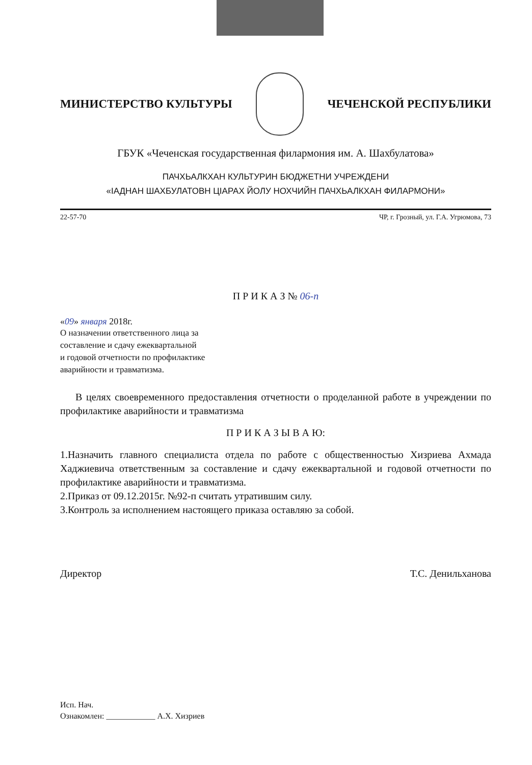МИНИСТЕРСТВО КУЛЬТУРЫ ЧЕЧЕНСКОЙ РЕСПУБЛИКИ
ГБУК «Чеченская государственная филармония им. А. Шахбулатова»
ПАЧХЬАЛКХАН КУЛЬТУРИН БЮДЖЕТНИ УЧРЕЖДЕНИ
«IАДНАН ШАХБУЛАТОВН ЦIАРАХ ЙОЛУ НОХЧИЙН ПАЧХЬАЛКХАН ФИЛАРМОНИ»
22-57-70 ЧР, г. Грозный, ул. Г.А. Угрюмова, 73
П Р И К А З № 06-п
«09» января 2018г.
О назначении ответственного лица за
составление и сдачу ежеквартальной
и годовой отчетности по профилактике
аварийности и травматизма.
В целях своевременного предоставления отчетности о проделанной работе в учреждении по профилактике аварийности и травматизма
П Р И К А З Ы В А Ю:
1.Назначить главного специалиста отдела по работе с общественностью Хизриева Ахмада Хаджиевича ответственным за составление и сдачу ежеквартальной и годовой отчетности по профилактике аварийности и травматизма.
2.Приказ от 09.12.2015г. №92-п считать утратившим силу.
3.Контроль за исполнением настоящего приказа оставляю за собой.
Директор Т.С. Денильханова
Исп. Нач.
Ознакомлен: ____________ А.Х. Хизриев